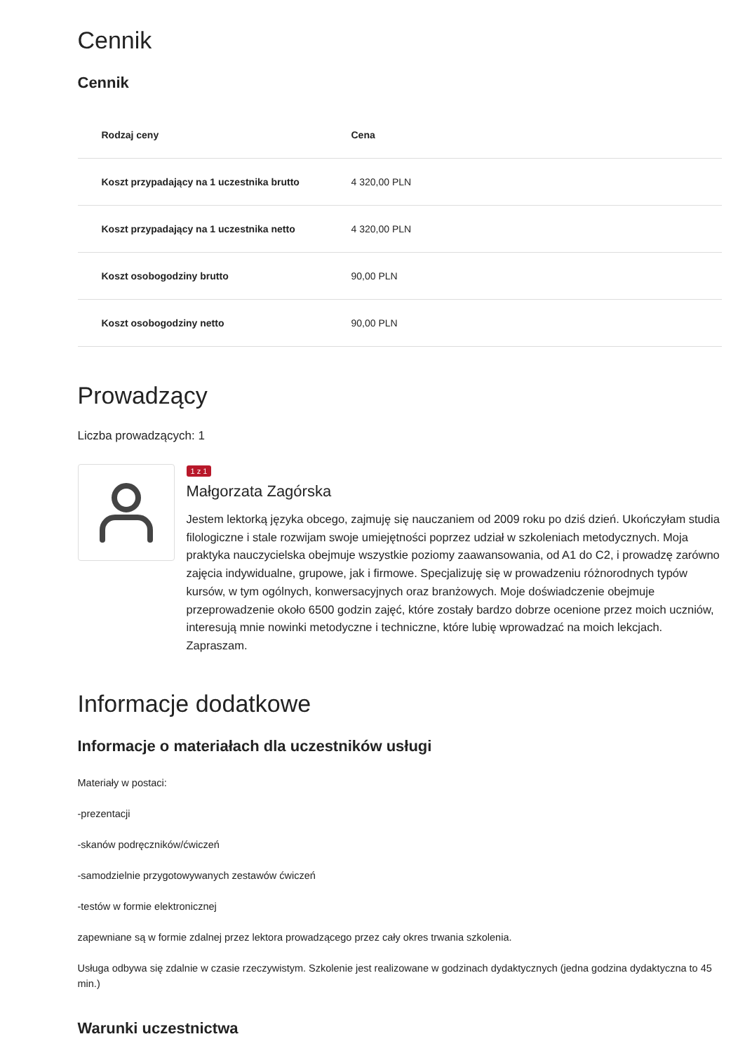Cennik
Cennik
| Rodzaj ceny | Cena |
| --- | --- |
| Koszt przypadający na 1 uczestnika brutto | 4 320,00 PLN |
| Koszt przypadający na 1 uczestnika netto | 4 320,00 PLN |
| Koszt osobogodziny brutto | 90,00 PLN |
| Koszt osobogodziny netto | 90,00 PLN |
Prowadzący
Liczba prowadzących: 1
1 z 1
Małgorzata Zagórska
Jestem lektorką języka obcego, zajmuję się nauczaniem od 2009 roku po dziś dzień. Ukończyłam studia filologiczne i stale rozwijam swoje umiejętności poprzez udział w szkoleniach metodycznych. Moja praktyka nauczycielska obejmuje wszystkie poziomy zaawansowania, od A1 do C2, i prowadzę zarówno zajęcia indywidualne, grupowe, jak i firmowe. Specjalizuję się w prowadzeniu różnorodnych typów kursów, w tym ogólnych, konwersacyjnych oraz branżowych. Moje doświadczenie obejmuje przeprowadzenie około 6500 godzin zajęć, które zostały bardzo dobrze ocenione przez moich uczniów, interesują mnie nowinki metodyczne i techniczne, które lubię wprowadzać na moich lekcjach. Zapraszam.
Informacje dodatkowe
Informacje o materiałach dla uczestników usługi
Materiały w postaci:
-prezentacji
-skanów podręczników/ćwiczeń
-samodzielnie przygotowywanych zestawów ćwiczeń
-testów w formie elektronicznej
zapewniane są w formie zdalnej przez lektora prowadzącego przez cały okres trwania szkolenia.
Usługa odbywa się zdalnie w czasie rzeczywistym. Szkolenie jest realizowane w godzinach dydaktycznych (jedna godzina dydaktyczna to 45 min.)
Warunki uczestnictwa